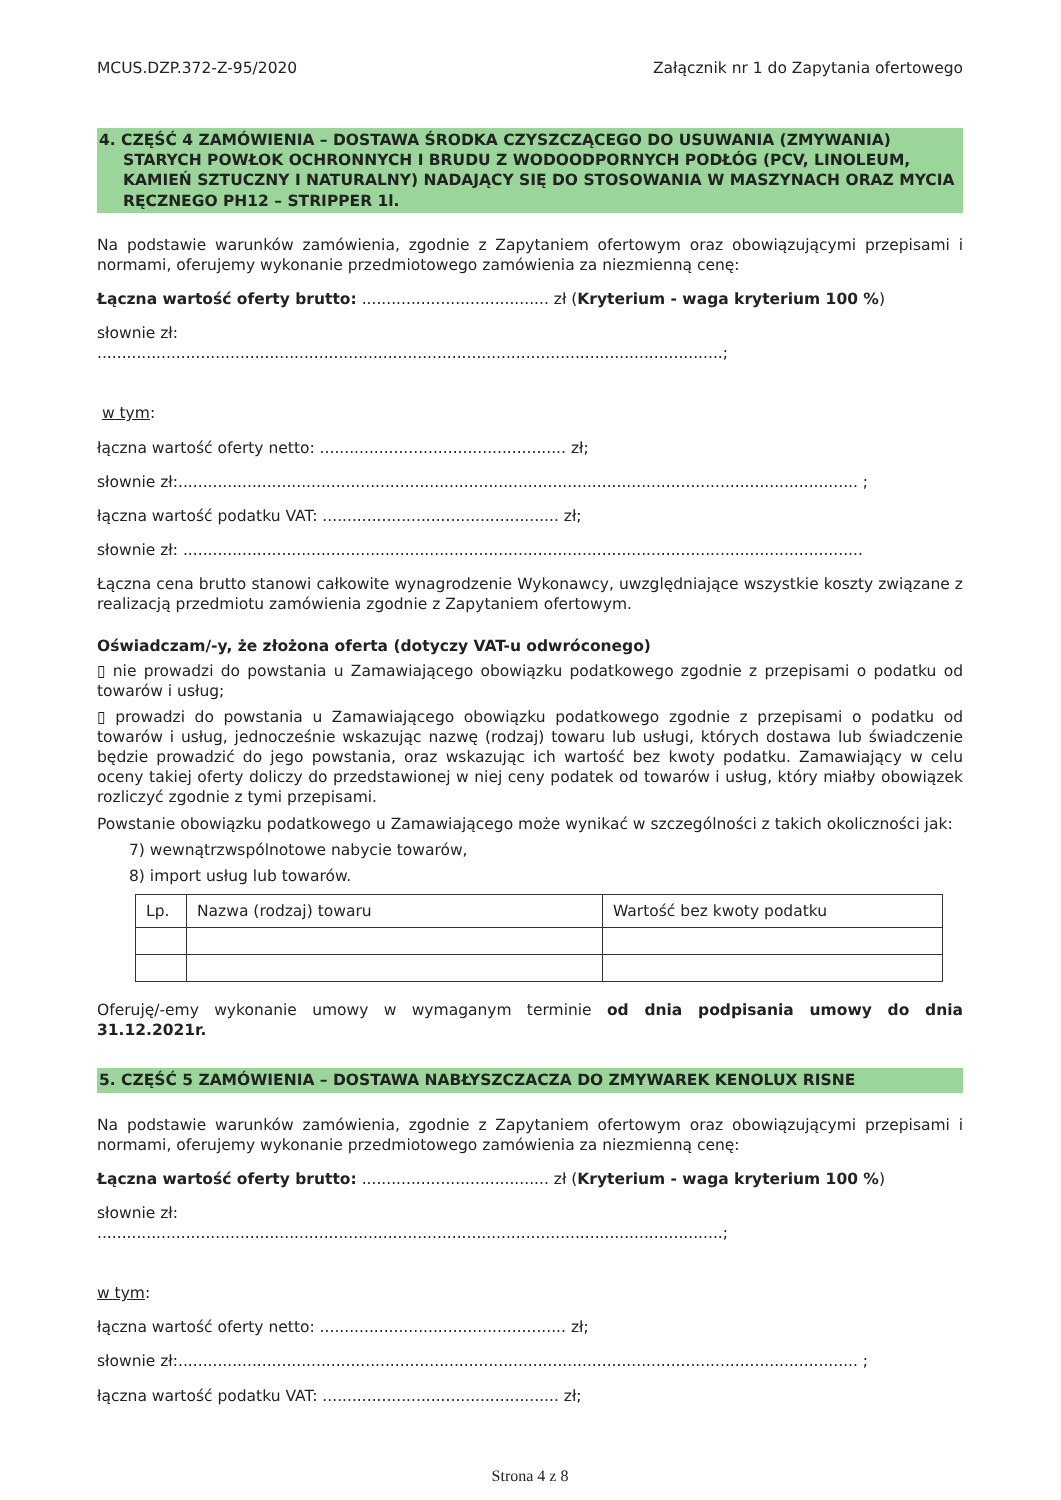MCUS.DZP.372-Z-95/2020 Załącznik nr 1 do Zapytania ofertowego
4. CZĘŚĆ 4 ZAMÓWIENIA – DOSTAWA ŚRODKA CZYSZCZĄCEGO DO USUWANIA (ZMYWANIA)
STARYCH POWŁOK OCHRONNYCH I BRUDU Z WODOODPORNYCH PODŁÓG (PCV, LINOLEUM, KAMIEŃ SZTUCZNY I NATURALNY) NADAJĄCY SIĘ DO STOSOWANIA W MASZYNACH ORAZ MYCIA RĘCZNEGO PH12 – STRIPPER 1l.
Na podstawie warunków zamówienia, zgodnie z Zapytaniem ofertowym oraz obowiązującymi przepisami i normami, oferujemy wykonanie przedmiotowego zamówienia za niezmienną cenę:
Łączna wartość oferty brutto: ...................................... zł (Kryterium - waga kryterium 100 %)
słownie zł:
...............................................................................................................................;
w tym:
łączna wartość oferty netto: .................................................. zł;
słownie zł:.......................................................................................................................................... ;
łączna wartość podatku VAT: ................................................ zł;
słownie zł: ..........................................................................................................................................
Łączna cena brutto stanowi całkowite wynagrodzenie Wykonawcy, uwzględniające wszystkie koszty związane z realizacją przedmiotu zamówienia zgodnie z Zapytaniem ofertowym.
Oświadczam/-y, że złożona oferta (dotyczy VAT-u odwróconego)
▯ nie prowadzi do powstania u Zamawiającego obowiązku podatkowego zgodnie z przepisami o podatku od towarów i usług;
▯ prowadzi do powstania u Zamawiającego obowiązku podatkowego zgodnie z przepisami o podatku od towarów i usług, jednocześnie wskazując nazwę (rodzaj) towaru lub usługi, których dostawa lub świadczenie będzie prowadzić do jego powstania, oraz wskazując ich wartość bez kwoty podatku. Zamawiający w celu oceny takiej oferty doliczy do przedstawionej w niej ceny podatek od towarów i usług, który miałby obowiązek rozliczyć zgodnie z tymi przepisami.
Powstanie obowiązku podatkowego u Zamawiającego może wynikać w szczególności z takich okoliczności jak:
7) wewnątrzwspólnotowe nabycie towarów,
8) import usług lub towarów.
| Lp. | Nazwa (rodzaj) towaru | Wartość bez kwoty podatku |
| --- | --- | --- |
Oferuję/-emy wykonanie umowy w wymaganym terminie od dnia podpisania umowy do dnia 31.12.2021r.
5. CZĘŚĆ 5 ZAMÓWIENIA – DOSTAWA NABŁYSZCZACZA DO ZMYWAREK KENOLUX RISNE
Na podstawie warunków zamówienia, zgodnie z Zapytaniem ofertowym oraz obowiązującymi przepisami i normami, oferujemy wykonanie przedmiotowego zamówienia za niezmienną cenę:
Łączna wartość oferty brutto: ...................................... zł (Kryterium - waga kryterium 100 %)
słownie zł:
...............................................................................................................................;
w tym:
łączna wartość oferty netto: .................................................. zł;
słownie zł:.......................................................................................................................................... ;
łączna wartość podatku VAT: ................................................ zł;
Strona 4 z 8